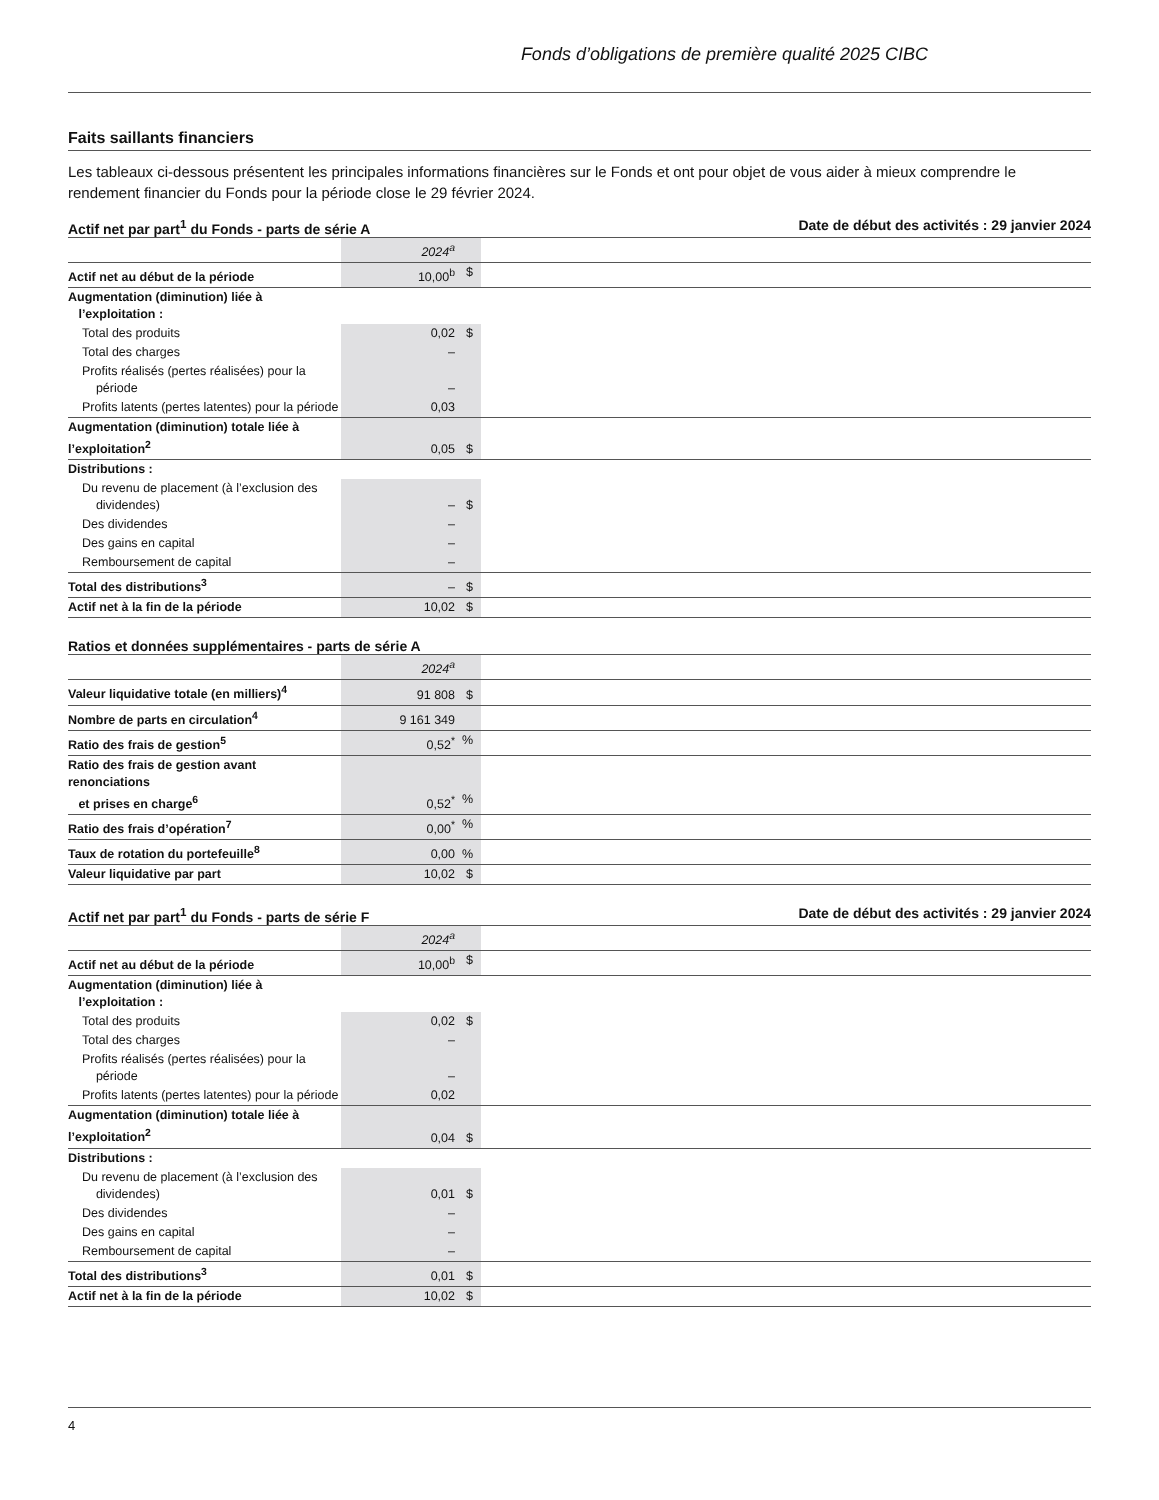Fonds d’obligations de première qualité 2025 CIBC
Faits saillants financiers
Les tableaux ci-dessous présentent les principales informations financières sur le Fonds et ont pour objet de vous aider à mieux comprendre le rendement financier du Fonds pour la période close le 29 février 2024.
Actif net par part<sup>1</sup> du Fonds - parts de série A Date de début des activités : 29 janvier 2024
| | 2024<sup>a</sup> | |
| Actif net au début de la période | 10,00<sup>b</sup> $ | |
| Augmentation (diminution) liée à l’exploitation : | | |
| Total des produits | 0,02 $ | |
| Total des charges | – | |
| Profits réalisés (pertes réalisées) pour la période | – | |
| Profits latents (pertes latentes) pour la période | 0,03 | |
| Augmentation (diminution) totale liée à l’exploitation<sup>2</sup> | 0,05 $ | |
| Distributions : | | |
| Du revenu de placement (à l’exclusion des dividendes) | – $ | |
| Des dividendes | – | |
| Des gains en capital | – | |
| Remboursement de capital | – | |
| Total des distributions<sup>3</sup> | – $ | |
| Actif net à la fin de la période | 10,02 $ | |
Ratios et données supplémentaires - parts de série A
| | 2024<sup>a</sup> | |
| Valeur liquidative totale (en milliers)<sup>4</sup> | 91 808 $ | |
| Nombre de parts en circulation<sup>4</sup> | 9 161 349 | |
| Ratio des frais de gestion<sup>5</sup> | 0,52<sup>*</sup> % | |
| Ratio des frais de gestion avant renonciations et prises en charge<sup>6</sup> | 0,52<sup>*</sup> % | |
| Ratio des frais d’opération<sup>7</sup> | 0,00<sup>*</sup> % | |
| Taux de rotation du portefeuille<sup>8</sup> | 0,00 % | |
| Valeur liquidative par part | 10,02 $ | |
Actif net par part<sup>1</sup> du Fonds - parts de série F Date de début des activités : 29 janvier 2024
| | 2024<sup>a</sup> | |
| Actif net au début de la période | 10,00<sup>b</sup> $ | |
| Augmentation (diminution) liée à l’exploitation : | | |
| Total des produits | 0,02 $ | |
| Total des charges | – | |
| Profits réalisés (pertes réalisées) pour la période | – | |
| Profits latents (pertes latentes) pour la période | 0,02 | |
| Augmentation (diminution) totale liée à l’exploitation<sup>2</sup> | 0,04 $ | |
| Distributions : | | |
| Du revenu de placement (à l’exclusion des dividendes) | 0,01 $ | |
| Des dividendes | – | |
| Des gains en capital | – | |
| Remboursement de capital | – | |
| Total des distributions<sup>3</sup> | 0,01 $ | |
| Actif net à la fin de la période | 10,02 $ | |
4